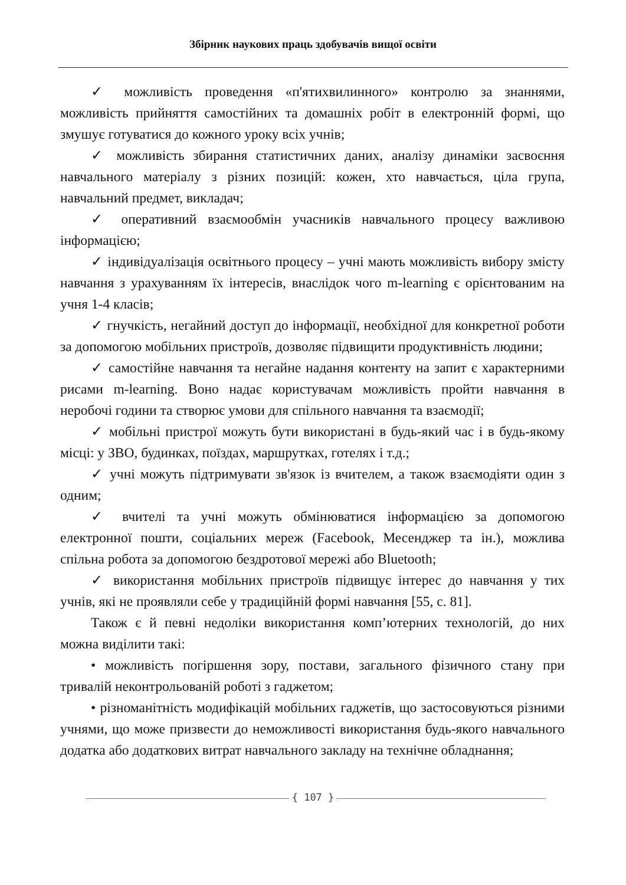Збірник наукових праць здобувачів вищої освіти
✓ можливість проведення «п'ятихвилинного» контролю за знаннями, можливість прийняття самостійних та домашніх робіт в електронній формі, що змушує готуватися до кожного уроку всіх учнів;
✓ можливість збирання статистичних даних, аналізу динаміки засвоєння навчального матеріалу з різних позицій: кожен, хто навчається, ціла група, навчальний предмет, викладач;
✓ оперативний взаємообмін учасників навчального процесу важливою інформацією;
✓ індивідуалізація освітнього процесу – учні мають можливість вибору змісту навчання з урахуванням їх інтересів, внаслідок чого m-learning є орієнтованим на учня 1-4 класів;
✓ гнучкість, негайний доступ до інформації, необхідної для конкретної роботи за допомогою мобільних пристроїв, дозволяє підвищити продуктивність людини;
✓ самостійне навчання та негайне надання контенту на запит є характерними рисами m-learning. Воно надає користувачам можливість пройти навчання в неробочі години та створює умови для спільного навчання та взаємодії;
✓ мобільні пристрої можуть бути використані в будь-який час і в будь-якому місці: у ЗВО, будинках, поїздах, маршрутках, готелях і т.д.;
✓ учні можуть підтримувати зв'язок із вчителем, а також взаємодіяти один з одним;
✓ вчителі та учні можуть обмінюватися інформацією за допомогою електронної пошти, соціальних мереж (Facebook, Месенджер та ін.), можлива спільна робота за допомогою бездротової мережі або Bluetooth;
✓ використання мобільних пристроїв підвищує інтерес до навчання у тих учнів, які не проявляли себе у традиційній формі навчання [55, с. 81].
Також є й певні недоліки використання комп’ютерних технологій, до них можна виділити такі:
• можливість погіршення зору, постави, загального фізичного стану при тривалій неконтрольованій роботі з гаджетом;
• різноманітність модифікацій мобільних гаджетів, що застосовуються різними учнями, що може призвести до неможливості використання будь-якого навчального додатка або додаткових витрат навчального закладу на технічне обладнання;
{ 107 }